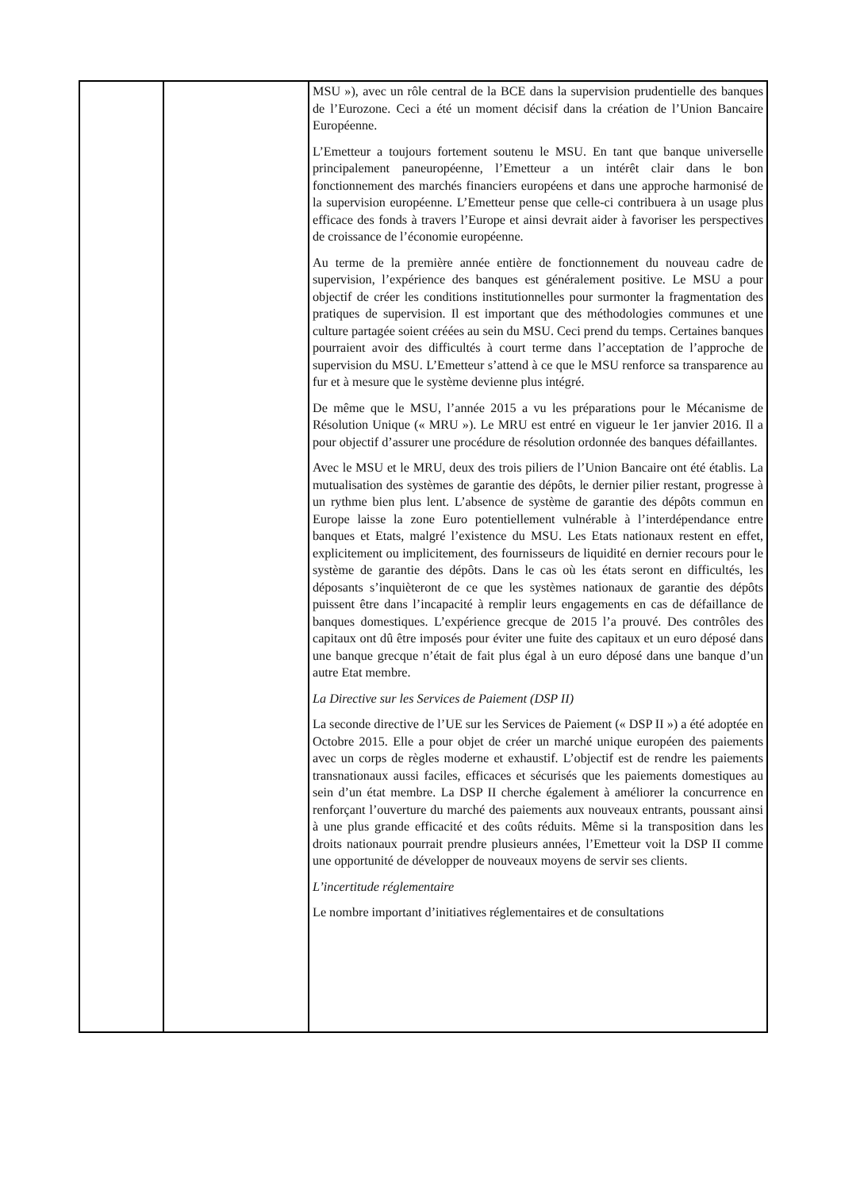| | | MSU »), avec un rôle central de la BCE dans la supervision prudentielle des banques de l’Eurozone. Ceci a été un moment décisif dans la création de l’Union Bancaire Européenne. L’Emetteur a toujours fortement soutenu le MSU. En tant que banque universelle principalement paneuropéenne, l’Emetteur a un intérêt clair dans le bon fonctionnement des marchés financiers européens et dans une approche harmonisé de la supervision européenne. L’Emetteur pense que celle-ci contribuera à un usage plus efficace des fonds à travers l’Europe et ainsi devrait aider à favoriser les perspectives de croissance de l’économie européenne. Au terme de la première année entière de fonctionnement du nouveau cadre de supervision, l’expérience des banques est généralement positive. Le MSU a pour objectif de créer les conditions institutionnelles pour surmonter la fragmentation des pratiques de supervision. Il est important que des méthodologies communes et une culture partagée soient créées au sein du MSU. Ceci prend du temps. Certaines banques pourraient avoir des difficultés à court terme dans l’acceptation de l’approche de supervision du MSU. L’Emetteur s’attend à ce que le MSU renforce sa transparence au fur et à mesure que le système devienne plus intégré. De même que le MSU, l’année 2015 a vu les préparations pour le Mécanisme de Résolution Unique (« MRU »). Le MRU est entré en vigueur le 1er janvier 2016. Il a pour objectif d’assurer une procédure de résolution ordonnée des banques défaillantes. Avec le MSU et le MRU, deux des trois piliers de l’Union Bancaire ont été établis. La mutualisation des systèmes de garantie des dépôts, le dernier pilier restant, progresse à un rythme bien plus lent. L’absence de système de garantie des dépôts commun en Europe laisse la zone Euro potentiellement vulnérable à l’interdépendance entre banques et Etats, malgré l’existence du MSU. Les Etats nationaux restent en effet, explicitement ou implicitement, des fournisseurs de liquidité en dernier recours pour le système de garantie des dépôts. Dans le cas où les états seront en difficultés, les déposants s’inquièteront de ce que les systèmes nationaux de garantie des dépôts puissent être dans l’incapacité à remplir leurs engagements en cas de défaillance de banques domestiques. L’expérience grecque de 2015 l’a prouvé. Des contrôles des capitaux ont dû être imposés pour éviter une fuite des capitaux et un euro déposé dans une banque grecque n’était de fait plus égal à un euro déposé dans une banque d’un autre Etat membre. La Directive sur les Services de Paiement (DSP II) La seconde directive de l’UE sur les Services de Paiement (« DSP II ») a été adoptée en Octobre 2015. Elle a pour objet de créer un marché unique européen des paiements avec un corps de règles moderne et exhaustif. L’objectif est de rendre les paiements transnationaux aussi faciles, efficaces et sécurisés que les paiements domestiques au sein d’un état membre. La DSP II cherche également à améliorer la concurrence en renforçant l’ouverture du marché des paiements aux nouveaux entrants, poussant ainsi à une plus grande efficacité et des coûts réduits. Même si la transposition dans les droits nationaux pourrait prendre plusieurs années, l’Emetteur voit la DSP II comme une opportunité de développer de nouveaux moyens de servir ses clients. L’incertitude réglementaire Le nombre important d’initiatives réglementaires et de consultations |